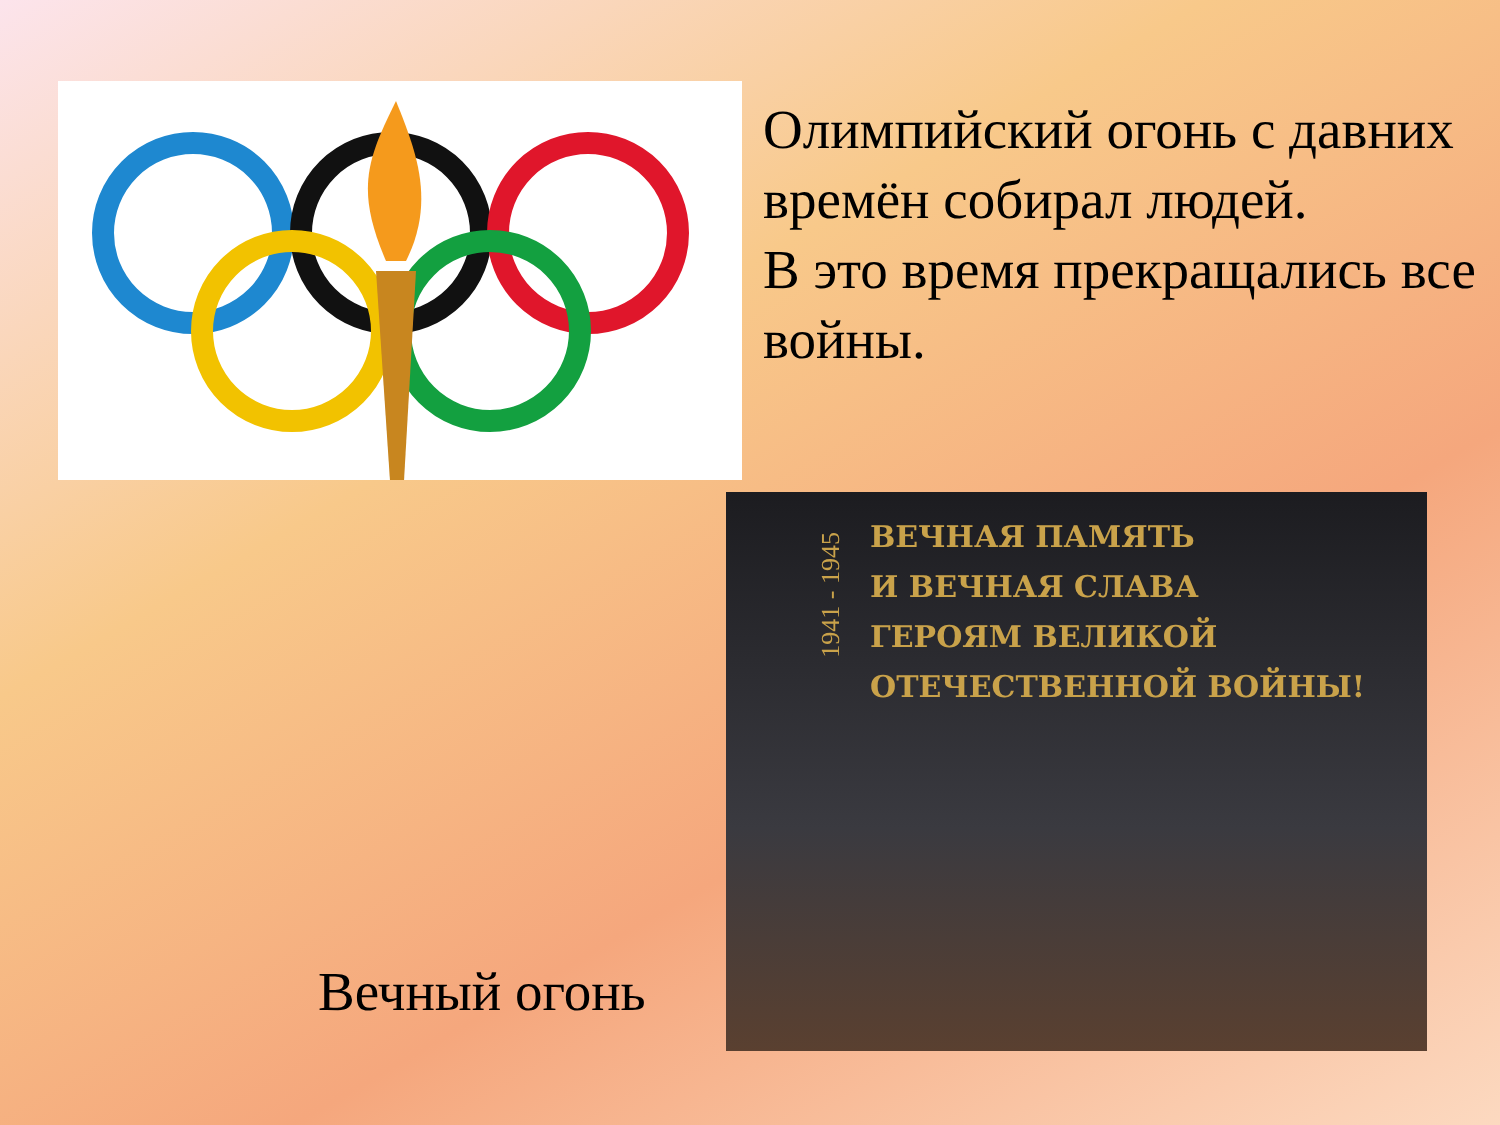Олимпийский огонь с давних времён собирал людей.
В это время прекращались все войны.
ВЕЧНАЯ ПАМЯТЬ
И ВЕЧНАЯ СЛАВА
ГЕРОЯМ ВЕЛИКОЙ
ОТЕЧЕСТВЕННОЙ ВОЙНЫ!
1941 - 1945
Вечный огонь